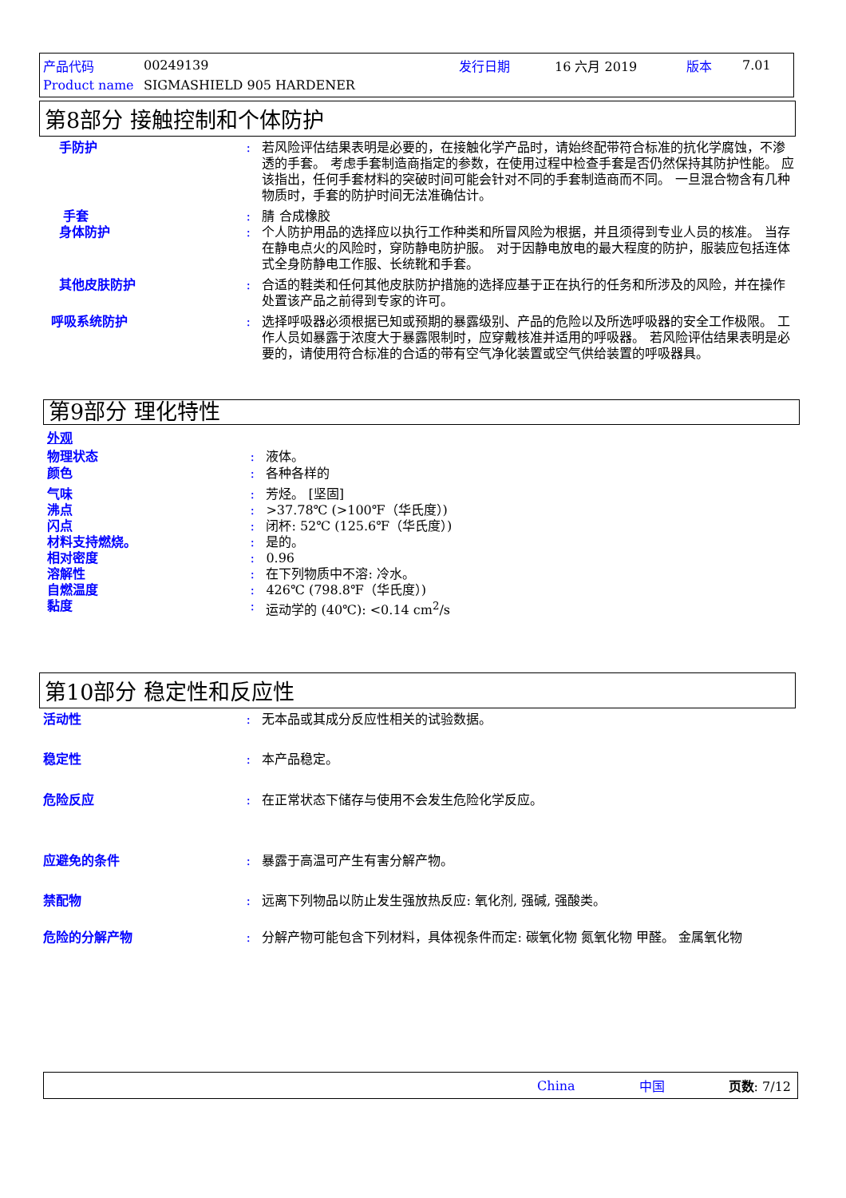产品代码 00249139 发行日期 16 六月 2019 版本 7.01
Product name SIGMASHIELD 905 HARDENER
第8部分 接触控制和个体防护
手防护 : 若风险评估结果表明是必要的，在接触化学产品时，请始终配带符合标准的抗化学腐蚀，不渗透的手套。 考虑手套制造商指定的参数，在使用过程中检查手套是否仍然保持其防护性能。 应该指出，任何手套材料的突破时间可能会针对不同的手套制造商而不同。 一旦混合物含有几种物质时，手套的防护时间无法准确估计。
手套 : 腈 合成橡胶
身体防护 : 个人防护用品的选择应以执行工作种类和所冒风险为根据，并且须得到专业人员的核准。 当存在静电点火的风险时，穿防静电防护服。 对于因静电放电的最大程度的防护，服装应包括连体式全身防静电工作服、长统靴和手套。
其他皮肤防护 : 合适的鞋类和任何其他皮肤防护措施的选择应基于正在执行的任务和所涉及的风险，并在操作处置该产品之前得到专家的许可。
呼吸系统防护 : 选择呼吸器必须根据已知或预期的暴露级别、产品的危险以及所选呼吸器的安全工作极限。 工作人员如暴露于浓度大于暴露限制时，应穿戴核准并适用的呼吸器。 若风险评估结果表明是必要的，请使用符合标准的合适的带有空气净化装置或空气供给装置的呼吸器具。
第9部分 理化特性
外观
物理状态 : 液体。
颜色 : 各种各样的
气味 : 芳烃。 [坚固]
沸点 : >37.78℃ (>100℉（华氏度）)
闪点 : 闭杯: 52℃ (125.6℉（华氏度）)
材料支持燃烧。 : 是的。
相对密度 : 0.96
溶解性 : 在下列物质中不溶: 冷水。
自燃温度 : 426℃ (798.8℉（华氏度）)
黏度 : 运动学的 (40℃): <0.14 cm<sup>2</sup>/s
第10部分 稳定性和反应性
活动性 : 无本品或其成分反应性相关的试验数据。
稳定性 : 本产品稳定。
危险反应 : 在正常状态下储存与使用不会发生危险化学反应。
应避免的条件 : 暴露于高温可产生有害分解产物。
禁配物 : 远离下列物品以防止发生强放热反应: 氧化剂, 强碱, 强酸类。
危险的分解产物 : 分解产物可能包含下列材料，具体视条件而定: 碳氧化物 氮氧化物 甲醛。 金属氧化物
China 中国 页数: 7/12